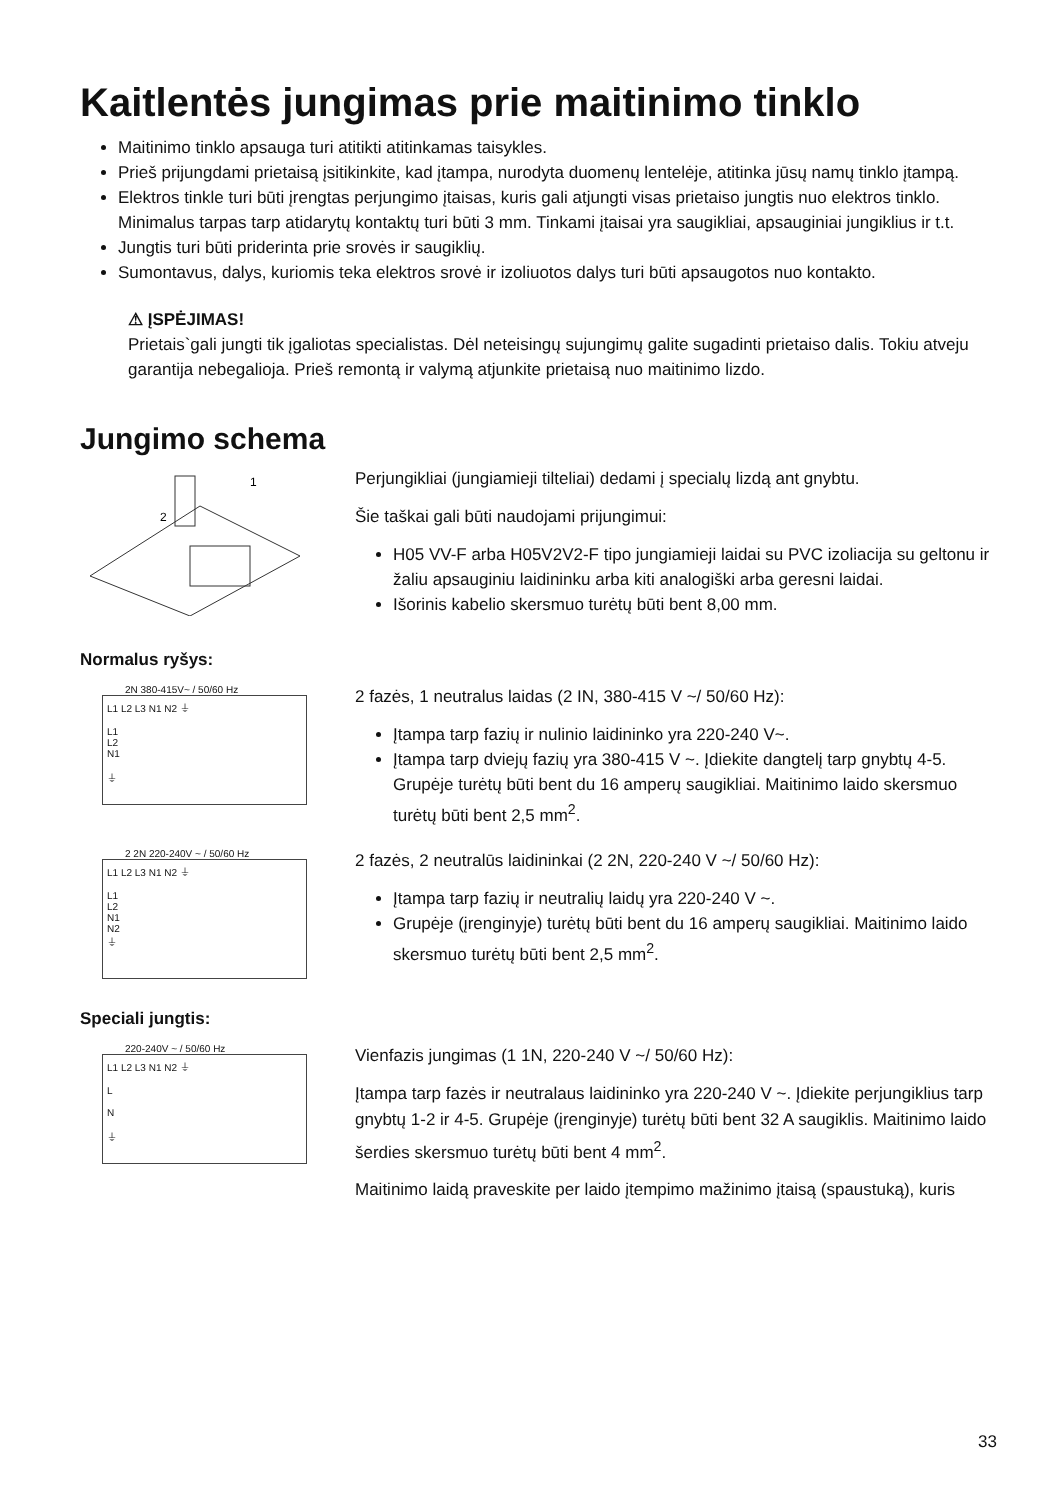Kaitlentės jungimas prie maitinimo tinklo
Maitinimo tinklo apsauga turi atitikti atitinkamas taisykles.
Prieš prijungdami prietaisą įsitikinkite, kad įtampa, nurodyta duomenų lentelėje, atitinka jūsų namų tinklo įtampą.
Elektros tinkle turi būti įrengtas perjungimo įtaisas, kuris gali atjungti visas prietaiso jungtis nuo elektros tinklo. Minimalus tarpas tarp atidarytų kontaktų turi būti 3 mm. Tinkami įtaisai yra saugikliai, apsauginiai jungiklius ir t.t.
Jungtis turi būti priderinta prie srovės ir saugiklių.
Sumontavus, dalys, kuriomis teka elektros srovė ir izoliuotos dalys turi būti apsaugotos nuo kontakto.
⚠ ĮSPĖJIMAS!
Prietais`gali jungti tik įgaliotas specialistas. Dėl neteisingų sujungimų galite sugadinti prietaiso dalis. Tokiu atveju garantija nebegalioja. Prieš remontą ir valymą atjunkite prietaisą nuo maitinimo lizdo.
Jungimo schema
1
2
Perjungikliai (jungiamieji tilteliai) dedami į specialų lizdą ant gnybtu.
Šie taškai gali būti naudojami prijungimui:
H05 VV-F arba H05V2V2-F tipo jungiamieji laidai su PVC izoliacija su geltonu ir žaliu apsauginiu laidininku arba kiti analogiški arba geresni laidai.
Išorinis kabelio skersmuo turėtų būti bent 8,00 mm.
Normalus ryšys:
2N 380-415V~ / 50/60 Hz
L1 L2 L3 N1 N2 ⏚
L1
L2
N1
⏚
2 fazės, 1 neutralus laidas (2 IN, 380-415 V ~/ 50/60 Hz):
Įtampa tarp fazių ir nulinio laidininko yra 220-240 V~.
Įtampa tarp dviejų fazių yra 380-415 V ~. Įdiekite dangtelį tarp gnybtų 4-5. Grupėje turėtų būti bent du 16 amperų saugikliai. Maitinimo laido skersmuo turėtų būti bent 2,5 mm<sup>2</sup>.
2 2N 220-240V ~ / 50/60 Hz
L1 L2 L3 N1 N2 ⏚
L1
L2
N1
N2
⏚
2 fazės, 2 neutralūs laidininkai (2 2N, 220-240 V ~/ 50/60 Hz):
Įtampa tarp fazių ir neutralių laidų yra 220-240 V ~.
Grupėje (įrenginyje) turėtų būti bent du 16 amperų saugikliai. Maitinimo laido skersmuo turėtų būti bent 2,5 mm<sup>2</sup>.
Speciali jungtis:
220-240V ~ / 50/60 Hz
L1 L2 L3 N1 N2 ⏚
L
N
⏚
Vienfazis jungimas (1 1N, 220-240 V ~/ 50/60 Hz):
Įtampa tarp fazės ir neutralaus laidininko yra 220-240 V ~. Įdiekite perjungiklius tarp gnybtų 1-2 ir 4-5. Grupėje (įrenginyje) turėtų būti bent 32 A saugiklis. Maitinimo laido šerdies skersmuo turėtų būti bent 4 mm<sup>2</sup>.
Maitinimo laidą praveskite per laido įtempimo mažinimo įtaisą (spaustuką), kuris
33